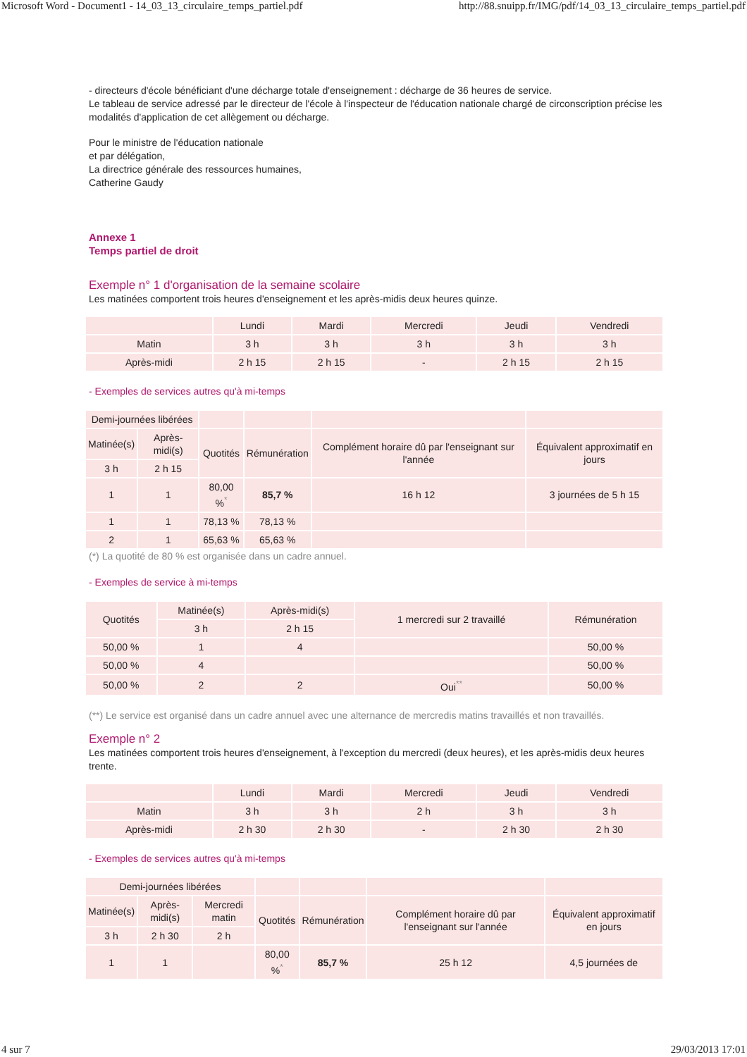Microsoft Word - Document1 - 14_03_13_circulaire_temps_partiel.pdf http://88.snuipp.fr/IMG/pdf/14_03_13_circulaire_temps_partiel.pdf
- directeurs d'école bénéficiant d'une décharge totale d'enseignement : décharge de 36 heures de service.
Le tableau de service adressé par le directeur de l'école à l'inspecteur de l'éducation nationale chargé de circonscription précise les modalités d'application de cet allègement ou décharge.
Pour le ministre de l'éducation nationale
et par délégation,
La directrice générale des ressources humaines,
Catherine Gaudy
Annexe 1
Temps partiel de droit
Exemple n° 1 d'organisation de la semaine scolaire
Les matinées comportent trois heures d'enseignement et les après-midis deux heures quinze.
| | Lundi | Mardi | Mercredi | Jeudi | Vendredi |
| --- | --- | --- | --- | --- | --- |
| Matin | 3 h | 3 h | 3 h | 3 h | 3 h |
| Après-midi | 2 h 15 | 2 h 15 | - | 2 h 15 | 2 h 15 |
- Exemples de services autres qu'à mi-temps
| Demi-journées libérées | | | | | |
| --- | --- | --- | --- | --- | --- |
| Matinée(s) | Après-midi(s) | Quotités | Rémunération | Complément horaire dû par l'enseignant sur l'année | Équivalent approximatif en jours |
| 3 h | 2 h 15 | | | | |
| 1 | 1 | 80,00 %<sup>*</sup> | 85,7 % | 16 h 12 | 3 journées de 5 h 15 |
| 1 | 1 | 78,13 % | 78,13 % | | |
| 2 | 1 | 65,63 % | 65,63 % | | |
(*) La quotité de 80 % est organisée dans un cadre annuel.
- Exemples de service à mi-temps
| Quotités | Matinée(s) | Après-midi(s) | 1 mercredi sur 2 travaillé | Rémunération |
| --- | --- | --- | --- | --- |
| | 3 h | 2 h 15 | | |
| 50,00 % | 1 | 4 | | 50,00 % |
| 50,00 % | 4 | | | 50,00 % |
| 50,00 % | 2 | 2 | Oui<sup>**</sup> | 50,00 % |
(**) Le service est organisé dans un cadre annuel avec une alternance de mercredis matins travaillés et non travaillés.
Exemple n° 2
Les matinées comportent trois heures d'enseignement, à l'exception du mercredi (deux heures), et les après-midis deux heures trente.
| | Lundi | Mardi | Mercredi | Jeudi | Vendredi |
| --- | --- | --- | --- | --- | --- |
| Matin | 3 h | 3 h | 2 h | 3 h | 3 h |
| Après-midi | 2 h 30 | 2 h 30 | - | 2 h 30 | 2 h 30 |
- Exemples de services autres qu'à mi-temps
| Demi-journées libérées | | | | | | |
| --- | --- | --- | --- | --- | --- | --- |
| Matinée(s) | Après-midi(s) | Mercredi matin | Quotités | Rémunération | Complément horaire dû par l'enseignant sur l'année | Équivalent approximatif en jours |
| 3 h | 2 h 30 | 2 h | | | | |
| 1 | 1 | | 80,00 %<sup>*</sup> | 85,7 % | 25 h 12 | 4,5 journées de |
4 sur 7 29/03/2013 17:01